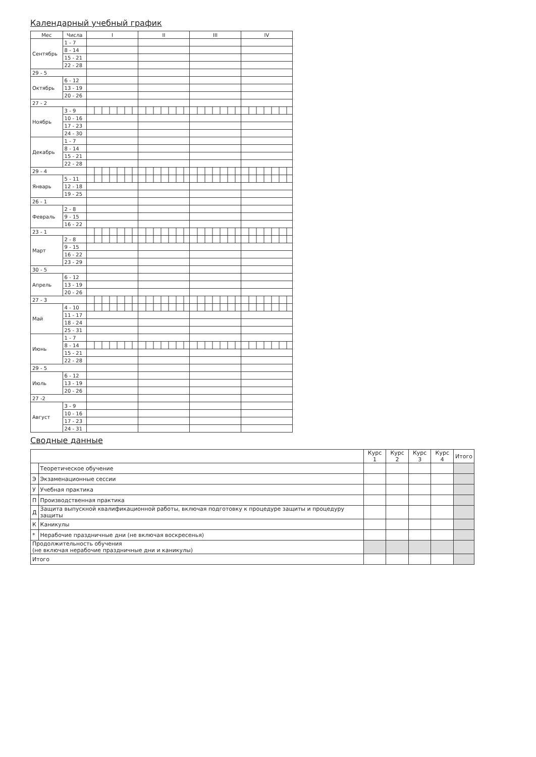Календарный учебный график
| Мес | Числа | I | II | III | IV |
| --- | --- | --- | --- | --- | --- |
| Сентябрь | 1 - 7 | | | | |
| | 8 - 14 | | | | |
| | 15 - 21 | | | | |
| | 22 - 28 | | | | |
| 29 - 5 | | | | | |
| Октябрь | 6 - 12 | | | | |
| | 13 - 19 | | | | |
| | 20 - 26 | | | | |
| 27 - 2 | | | | | |
| Ноябрь | 3 - 9 | | | | |
| | 10 - 16 | | | | |
| | 17 - 23 | | | | |
| | 24 - 30 | | | | |
| Декабрь | 1 - 7 | | | | |
| | 8 - 14 | | | | |
| | 15 - 21 | | | | |
| | 22 - 28 | | | | |
| 29 - 4 | | | | | |
| Январь | 5 - 11 | | | | |
| | 12 - 18 | | | | |
| | 19 - 25 | | | | |
| 26 - 1 | | | | | |
| Февраль | 2 - 8 | | | | |
| | 9 - 15 | | | | |
| | 16 - 22 | | | | |
| 23 - 1 | | | | | |
| Март | 2 - 8 | | | | |
| | 9 - 15 | | | | |
| | 16 - 22 | | | | |
| | 23 - 29 | | | | |
| 30 - 5 | | | | | |
| Апрель | 6 - 12 | | | | |
| | 13 - 19 | | | | |
| | 20 - 26 | | | | |
| 27 - 3 | | | | | |
| Май | 4 - 10 | | | | |
| | 11 - 17 | | | | |
| | 18 - 24 | | | | |
| | 25 - 31 | | | | |
| Июнь | 1 - 7 | | | | |
| | 8 - 14 | | | | |
| | 15 - 21 | | | | |
| | 22 - 28 | | | | |
| 29 - 5 | | | | | |
| Июль | 6 - 12 | | | | |
| | 13 - 19 | | | | |
| | 20 - 26 | | | | |
| 27 -2 | | | | | |
| Август | 3 - 9 | | | | |
| | 10 - 16 | | | | |
| | 17 - 23 | | | | |
| | 24 - 31 | | | | |
Сводные данные
| | | Курс 1 | Курс 2 | Курс 3 | Курс 4 | Итого |
| --- | --- | --- | --- | --- | --- | --- |
| | Теоретическое обучение | | | | | |
| Э | Экзаменационные сессии | | | | | |
| У | Учебная практика | | | | | |
| П | Производственная практика | | | | | |
| Д | Защита выпускной квалификационной работы, включая подготовку к процедуре защиты и процедуру защиты | | | | | |
| К | Каникулы | | | | | |
| * | Нерабочие праздничные дни (не включая воскресенья) | | | | | |
| Продолжительность обучения (не включая нерабочие праздничные дни и каникулы) | | | | | | |
| Итого | | | | | | |